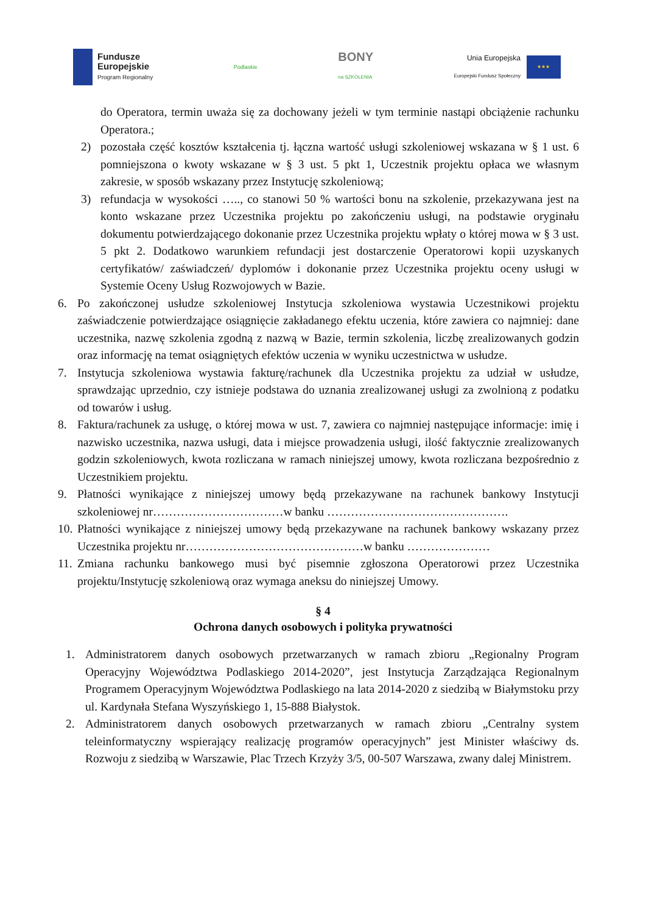Fundusze
Europejskie
Program Regionalny
Podlaskie
BONY
na SZKOLENIA
Unia Europejska
Europejski Fundusz Społeczny
★★★
do Operatora, termin uważa się za dochowany jeżeli w tym terminie nastąpi obciążenie rachunku Operatora.;
2) pozostała część kosztów kształcenia tj. łączna wartość usługi szkoleniowej wskazana w § 1 ust. 6 pomniejszona o kwoty wskazane w § 3 ust. 5 pkt 1, Uczestnik projektu opłaca we własnym zakresie, w sposób wskazany przez Instytucję szkoleniową;
3) refundacja w wysokości ….., co stanowi 50 % wartości bonu na szkolenie, przekazywana jest na konto wskazane przez Uczestnika projektu po zakończeniu usługi, na podstawie oryginału dokumentu potwierdzającego dokonanie przez Uczestnika projektu wpłaty o której mowa w § 3 ust. 5 pkt 2. Dodatkowo warunkiem refundacji jest dostarczenie Operatorowi kopii uzyskanych certyfikatów/ zaświadczeń/ dyplomów i dokonanie przez Uczestnika projektu oceny usługi w Systemie Oceny Usług Rozwojowych w Bazie.
6. Po zakończonej usłudze szkoleniowej Instytucja szkoleniowa wystawia Uczestnikowi projektu zaświadczenie potwierdzające osiągnięcie zakładanego efektu uczenia, które zawiera co najmniej: dane uczestnika, nazwę szkolenia zgodną z nazwą w Bazie, termin szkolenia, liczbę zrealizowanych godzin oraz informację na temat osiągniętych efektów uczenia w wyniku uczestnictwa w usłudze.
7. Instytucja szkoleniowa wystawia fakturę/rachunek dla Uczestnika projektu za udział w usłudze, sprawdzając uprzednio, czy istnieje podstawa do uznania zrealizowanej usługi za zwolnioną z podatku od towarów i usług.
8. Faktura/rachunek za usługę, o której mowa w ust. 7, zawiera co najmniej następujące informacje: imię i nazwisko uczestnika, nazwa usługi, data i miejsce prowadzenia usługi, ilość faktycznie zrealizowanych godzin szkoleniowych, kwota rozliczana w ramach niniejszej umowy, kwota rozliczana bezpośrednio z Uczestnikiem projektu.
9. Płatności wynikające z niniejszej umowy będą przekazywane na rachunek bankowy Instytucji szkoleniowej nr……………………………w banku ……………………………………….
10.
Płatności wynikające z niniejszej umowy będą przekazywane na rachunek bankowy wskazany przez Uczestnika projektu nr………………………………………w banku …………………
11.
Zmiana rachunku bankowego musi być pisemnie zgłoszona Operatorowi przez Uczestnika projektu/Instytucję szkoleniową oraz wymaga aneksu do niniejszej Umowy.
§ 4
Ochrona danych osobowych i polityka prywatności
1. Administratorem danych osobowych przetwarzanych w ramach zbioru „Regionalny Program Operacyjny Województwa Podlaskiego 2014-2020”, jest Instytucja Zarządzająca Regionalnym Programem Operacyjnym Województwa Podlaskiego na lata 2014-2020 z siedzibą w Białymstoku przy ul. Kardynała Stefana Wyszyńskiego 1, 15-888 Białystok.
2. Administratorem danych osobowych przetwarzanych w ramach zbioru „Centralny system teleinformatyczny wspierający realizację programów operacyjnych” jest Minister właściwy ds. Rozwoju z siedzibą w Warszawie, Plac Trzech Krzyży 3/5, 00-507 Warszawa, zwany dalej Ministrem.